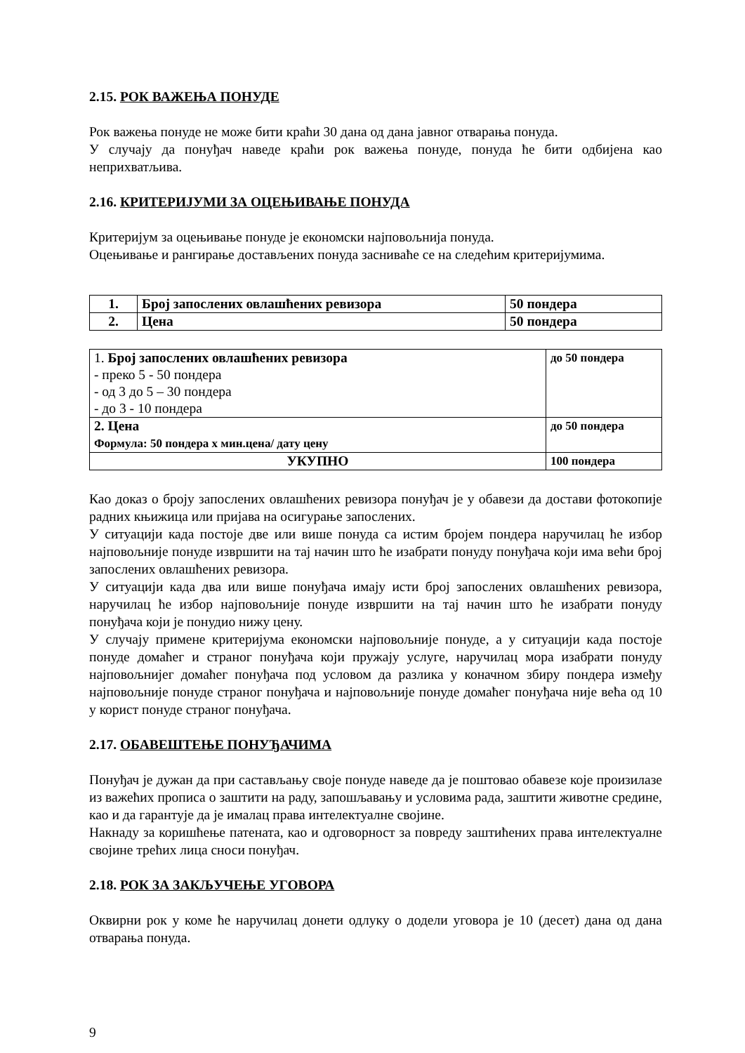2.15. РОК ВАЖЕЊА ПОНУДЕ
Рок важења понуде не може бити краћи 30 дана од дана јавног отварања понуда.
У случају да понуђач наведе краћи рок важења понуде, понуда ће бити одбијена као неприхватљива.
2.16. КРИТЕРИЈУМИ ЗА ОЦЕЊИВАЊЕ ПОНУДА
Критеријум за оцењивање понуде је економски најповољнија понуда.
Оцењивање и рангирање достављених понуда засниваће се на следећим критеријумима.
| 1. | Број запослених овлашћених ревизора | 50 пондера |
| 2. | Цена | 50 пондера |
| 1. Број запослених овлашћених ревизора - преко 5 - 50 пондера - од 3 до 5 – 30 пондера - до 3 - 10 пондера | до 50 пондера |
| 2. Цена Формула: 50 пондера х мин.цена/ дату цену | до 50 пондера |
| УКУПНО | 100 пондера |
Као доказ о броју запослених овлашћених ревизора понуђач је у обавези да достави фотокопије радних књижица или пријава на осигурање запослених.
У ситуацији када постоје две или више понуда са истим бројем пондера наручилац ће избор најповољније понуде извршити на тај начин што ће изабрати понуду понуђача који има већи број запослених овлашћених ревизора.
У ситуацији када два или више понуђача имају исти број запослених овлашћених ревизора, наручилац ће избор најповољније понуде извршити на тај начин што ће изабрати понуду понуђача који је понудио нижу цену.
У случају примене критеријума економски најповољније понуде, а у ситуацији када постоје понуде домаћег и страног понуђача који пружају услуге, наручилац мора изабрати понуду најповољнијег домаћег понуђача под условом да разлика у коначном збиру пондера између најповољније понуде страног понуђача и најповољније понуде домаћег понуђача није већа од 10 у корист понуде страног понуђача.
2.17. ОБАВЕШТЕЊЕ ПОНУЂАЧИМА
Понуђач је дужан да при састављању своје понуде наведе да је поштовао обавезе које произилазе из важећих прописа о заштити на раду, запошљавању и условима рада, заштити животне средине, као и да гарантује да је ималац права интелектуалне својине.
Накнаду за коришћење патената, као и одговорност за повреду заштићених права интелектуалне својине трећих лица сноси понуђач.
2.18. РОК ЗА ЗАКЉУЧЕЊЕ УГОВОРА
Оквирни рок у коме ће наручилац донети одлуку о додели уговора је 10 (десет) дана од дана отварања понуда.
9